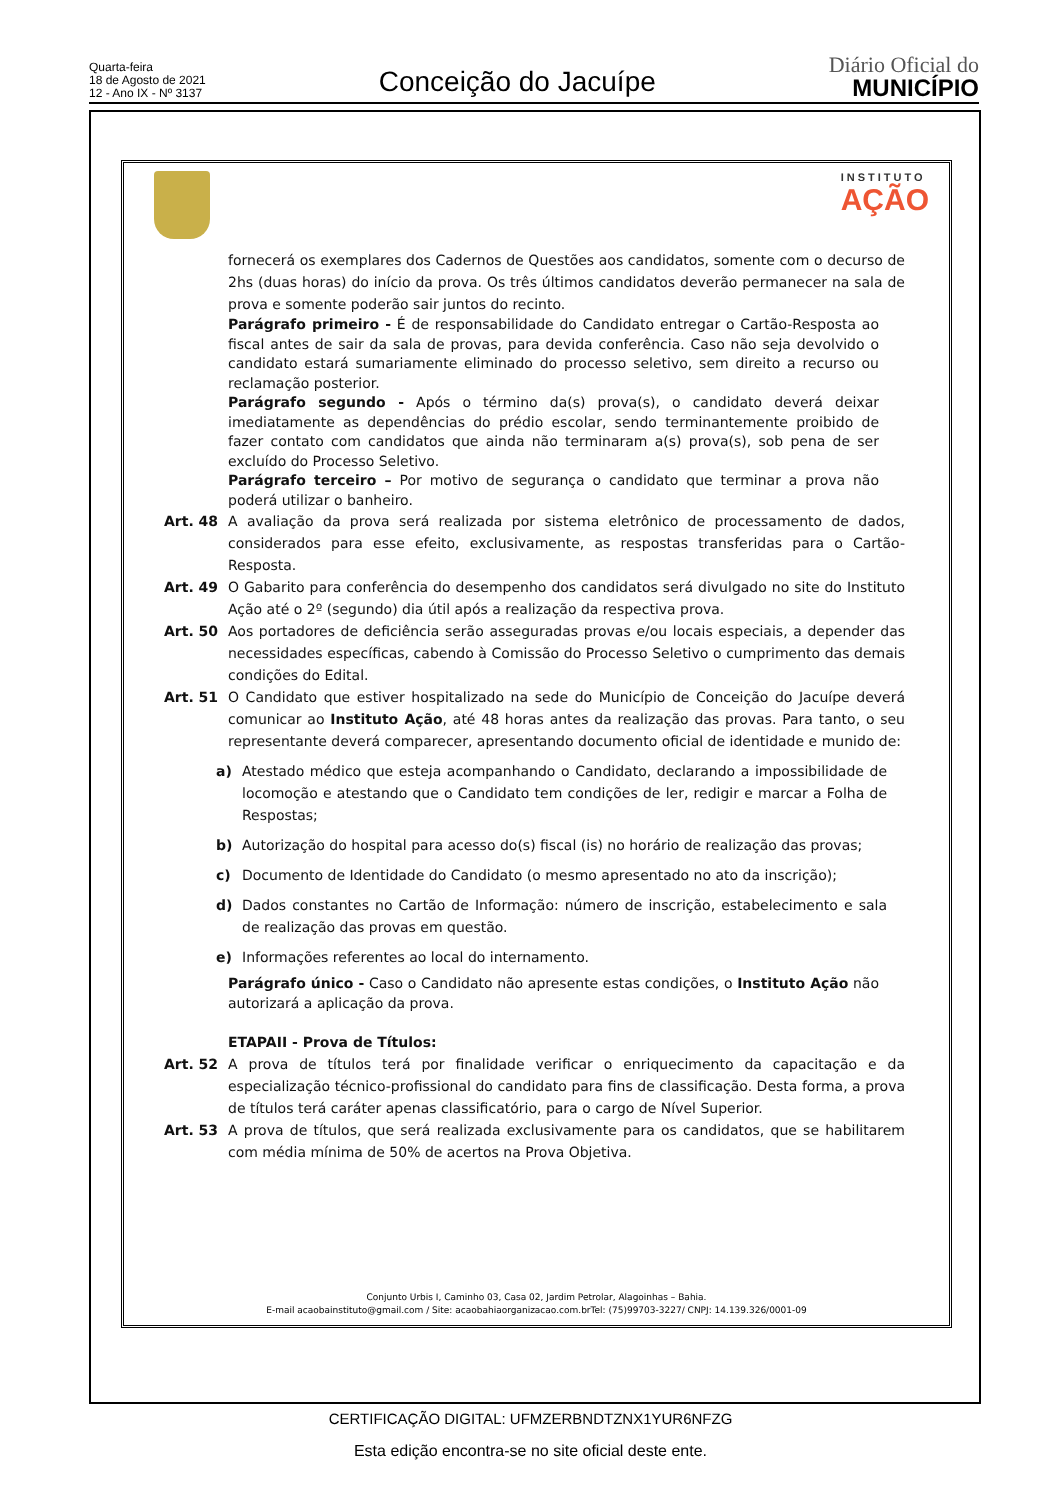Quarta-feira
18 de Agosto de 2021
12 - Ano IX - Nº 3137
Conceição do Jacuípe
Diário Oficial do
MUNICÍPIO
INSTITUTO
AÇÃO
fornecerá os exemplares dos Cadernos de Questões aos candidatos, somente com o decurso de 2hs (duas horas) do início da prova. Os três últimos candidatos deverão permanecer na sala de prova e somente poderão sair juntos do recinto.
Parágrafo primeiro - É de responsabilidade do Candidato entregar o Cartão-Resposta ao fiscal antes de sair da sala de provas, para devida conferência. Caso não seja devolvido o candidato estará sumariamente eliminado do processo seletivo, sem direito a recurso ou reclamação posterior.
Parágrafo segundo - Após o término da(s) prova(s), o candidato deverá deixar imediatamente as dependências do prédio escolar, sendo terminantemente proibido de fazer contato com candidatos que ainda não terminaram a(s) prova(s), sob pena de ser excluído do Processo Seletivo.
Parágrafo terceiro – Por motivo de segurança o candidato que terminar a prova não poderá utilizar o banheiro.
Art. 48 A avaliação da prova será realizada por sistema eletrônico de processamento de dados, considerados para esse efeito, exclusivamente, as respostas transferidas para o Cartão-Resposta.
Art. 49 O Gabarito para conferência do desempenho dos candidatos será divulgado no site do Instituto Ação até o 2º (segundo) dia útil após a realização da respectiva prova.
Art. 50 Aos portadores de deficiência serão asseguradas provas e/ou locais especiais, a depender das necessidades específicas, cabendo à Comissão do Processo Seletivo o cumprimento das demais condições do Edital.
Art. 51 O Candidato que estiver hospitalizado na sede do Município de Conceição do Jacuípe deverá comunicar ao Instituto Ação, até 48 horas antes da realização das provas. Para tanto, o seu representante deverá comparecer, apresentando documento oficial de identidade e munido de:
a) Atestado médico que esteja acompanhando o Candidato, declarando a impossibilidade de locomoção e atestando que o Candidato tem condições de ler, redigir e marcar a Folha de Respostas;
b) Autorização do hospital para acesso do(s) fiscal (is) no horário de realização das provas;
c) Documento de Identidade do Candidato (o mesmo apresentado no ato da inscrição);
d) Dados constantes no Cartão de Informação: número de inscrição, estabelecimento e sala de realização das provas em questão.
e) Informações referentes ao local do internamento.
Parágrafo único - Caso o Candidato não apresente estas condições, o Instituto Ação não autorizará a aplicação da prova.
ETAPAII - Prova de Títulos:
Art. 52 A prova de títulos terá por finalidade verificar o enriquecimento da capacitação e da especialização técnico-profissional do candidato para fins de classificação. Desta forma, a prova de títulos terá caráter apenas classificatório, para o cargo de Nível Superior.
Art. 53 A prova de títulos, que será realizada exclusivamente para os candidatos, que se habilitarem com média mínima de 50% de acertos na Prova Objetiva.
Conjunto Urbis I, Caminho 03, Casa 02, Jardim Petrolar, Alagoinhas – Bahia.
E-mail acaobainstituto@gmail.com / Site: acaobahiaorganizacao.com.brTel: (75)99703-3227/ CNPJ: 14.139.326/0001-09
CERTIFICAÇÃO DIGITAL: UFMZERBNDTZNX1YUR6NFZG
Esta edição encontra-se no site oficial deste ente.